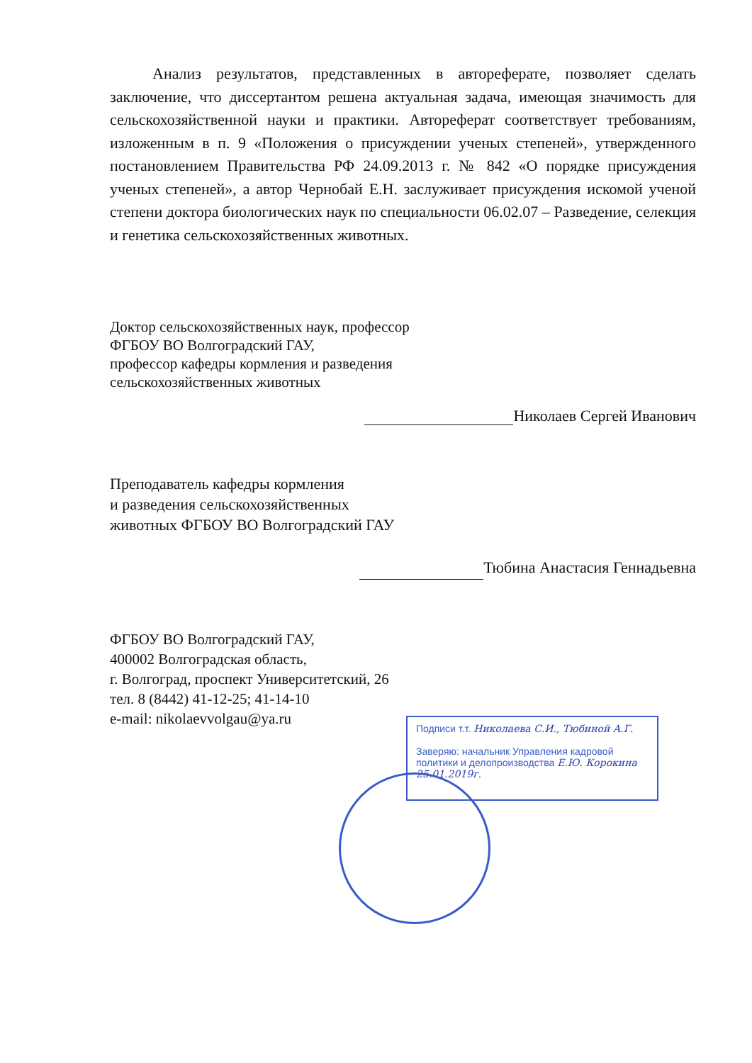Анализ результатов, представленных в автореферате, позволяет сделать заключение, что диссертантом решена актуальная задача, имеющая значимость для сельскохозяйственной науки и практики. Автореферат соответствует требованиям, изложенным в п. 9 «Положения о присуждении ученых степеней», утвержденного постановлением Правительства РФ 24.09.2013 г. № 842 «О порядке присуждения ученых степеней», а автор Чернобай Е.Н. заслуживает присуждения искомой ученой степени доктора биологических наук по специальности 06.02.07 – Разведение, селекция и генетика сельскохозяйственных животных.
Доктор сельскохозяйственных наук, профессор
ФГБОУ ВО Волгоградский ГАУ,
профессор кафедры кормления и разведения
сельскохозяйственных животных
Николаев Сергей Иванович
Преподаватель кафедры кормления
и разведения сельскохозяйственных
животных ФГБОУ ВО Волгоградский ГАУ
Тюбина Анастасия Геннадьевна
ФГБОУ ВО Волгоградский ГАУ,
400002 Волгоградская область,
г. Волгоград, проспект Университетский, 26
тел. 8 (8442) 41-12-25; 41-14-10
e-mail: nikolaevvolgau@ya.ru
Подписи т.т. Николаева С.И., Тюбиной А.Г.
Заверяю: начальник Управления кадровой политики и делопроизводства Е.Ю. Корокина
25.01.2019г.